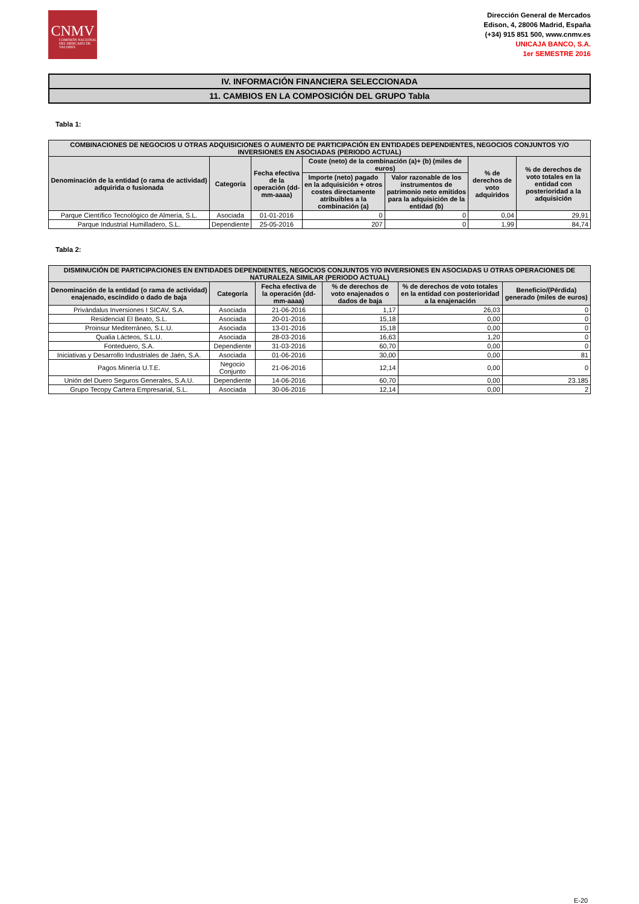CNMV
COMISIÓN NACIONAL DEL MERCADO DE VALORES
Dirección General de Mercados
Edison, 4, 28006 Madrid, España
(+34) 915 851 500, www.cnmv.es
UNICAJA BANCO, S.A.
1er SEMESTRE 2016
IV. INFORMACIÓN FINANCIERA SELECCIONADA
11. CAMBIOS EN LA COMPOSICIÓN DEL GRUPO Tabla
Tabla 1:
| COMBINACIONES DE NEGOCIOS U OTRAS ADQUISICIONES O AUMENTO DE PARTICIPACIÓN EN ENTIDADES DEPENDIENTES, NEGOCIOS CONJUNTOS Y/O INVERSIONES EN ASOCIADAS (PERIODO ACTUAL) | | | | | | |
| --- | --- | --- | --- | --- | --- | --- |
| Denominación de la entidad (o rama de actividad) adquirida o fusionada | Categoría | Fecha efectiva de la operación (dd-mm-aaaa) | Coste (neto) de la combinación (a)+ (b) (miles de euros) | | % de derechos de voto adquiridos | % de derechos de voto totales en la entidad con posterioridad a la adquisición |
| | | | Importe (neto) pagado en la adquisición + otros costes directamente atribuibles a la combinación (a) | Valor razonable de los instrumentos de patrimonio neto emitidos para la adquisición de la entidad (b) | | |
| Parque Científico Tecnológico de Almería, S.L. | Asociada | 01-01-2016 | 0 | 0 | 0,04 | 29,91 |
| Parque Industrial Humilladero, S.L. | Dependiente | 25-05-2016 | 207 | 0 | 1,99 | 84,74 |
Tabla 2:
| DISMINUCIÓN DE PARTICIPACIONES EN ENTIDADES DEPENDIENTES, NEGOCIOS CONJUNTOS Y/O INVERSIONES EN ASOCIADAS U OTRAS OPERACIONES DE NATURALEZA SIMILAR (PERIODO ACTUAL) | | | | | |
| --- | --- | --- | --- | --- | --- |
| Denominación de la entidad (o rama de actividad) enajenado, escindido o dado de baja | Categoría | Fecha efectiva de la operación (dd-mm-aaaa) | % de derechos de voto enajenados o dados de baja | % de derechos de voto totales en la entidad con posterioridad a la enajenación | Beneficio/(Pérdida) generado (miles de euros) |
| Privándalus Inversiones I SICAV, S.A. | Asociada | 21-06-2016 | 1,17 | 26,03 | 0 |
| Residencial El Beato, S.L. | Asociada | 20-01-2016 | 15,18 | 0,00 | 0 |
| Proinsur Mediterráneo, S.L.U. | Asociada | 13-01-2016 | 15,18 | 0,00 | 0 |
| Qualia Lácteos, S.L.U. | Asociada | 28-03-2016 | 16,63 | 1,20 | 0 |
| Fonteduero, S.A. | Dependiente | 31-03-2016 | 60,70 | 0,00 | 0 |
| Iniciativas y Desarrollo Industriales de Jaén, S.A. | Asociada | 01-06-2016 | 30,00 | 0,00 | 81 |
| Pagos Minería U.T.E. | Negocio Conjunto | 21-06-2016 | 12,14 | 0,00 | 0 |
| Unión del Duero Seguros Generales, S.A.U. | Dependiente | 14-06-2016 | 60,70 | 0,00 | 23.185 |
| Grupo Tecopy Cartera Empresarial, S.L. | Asociada | 30-06-2016 | 12,14 | 0,00 | 2 |
E-20